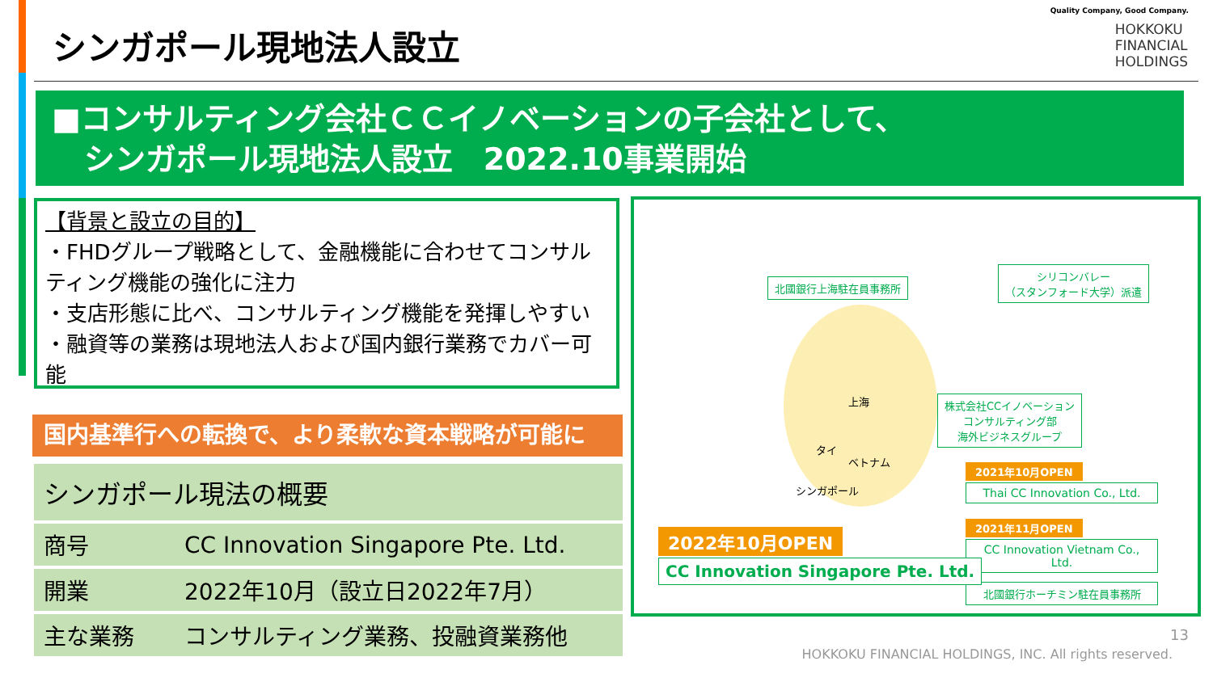シンガポール現地法人設立
Quality Company, Good Company.
HOKKOKU
FINANCIAL
HOLDINGS
■コンサルティング会社ＣＣイノベーションの子会社として、
シンガポール現地法人設立　2022.10事業開始
【背景と設立の目的】
・FHDグループ戦略として、金融機能に合わせてコンサルティング機能の強化に注力
・支店形態に比べ、コンサルティング機能を発揮しやすい
・融資等の業務は現地法人および国内銀行業務でカバー可能
国内基準行への転換で、より柔軟な資本戦略が可能に
| シンガポール現法の概要 | |
| --- | --- |
| 商号 | CC Innovation Singapore Pte. Ltd. |
| 開業 | 2022年10月（設立日2022年7月） |
| 主な業務 | コンサルティング業務、投融資業務他 |
北國銀行上海駐在員事務所
シリコンバレー
（スタンフォード大学）派遣
上海
タイ
ベトナム
シンガポール
株式会社CCイノベーション
コンサルティング部
海外ビジネスグループ
2021年10月OPEN
Thai CC Innovation Co., Ltd.
2021年11月OPEN
CC Innovation Vietnam Co., Ltd.
北國銀行ホーチミン駐在員事務所
2022年10月OPEN
CC Innovation Singapore Pte. Ltd.
13
HOKKOKU FINANCIAL HOLDINGS, INC. All rights reserved.